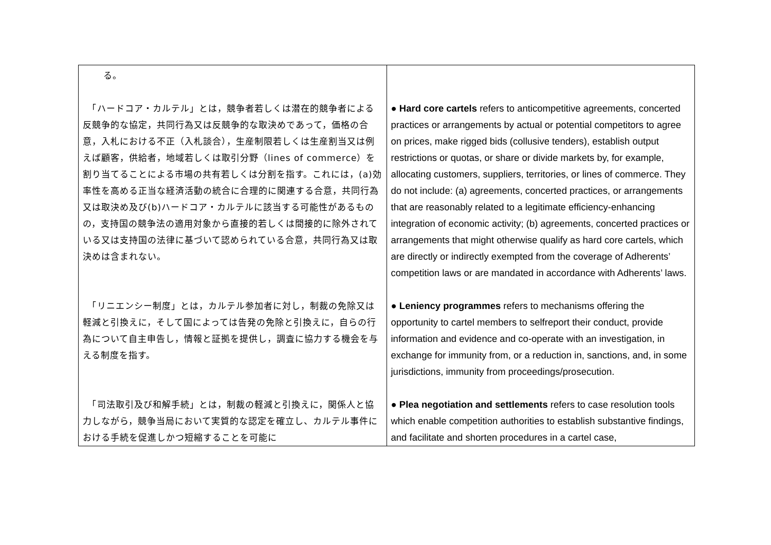| る。 | |
| 「ハードコア・カルテル」とは，競争者若しくは潜在的競争者による反競争的な協定，共同行為又は反競争的な取決めであって，価格の合意，入札における不正（入札談合），生産制限若しくは生産割当又は例えば顧客，供給者，地域若しくは取引分野（lines of commerce）を割り当てることによる市場の共有若しくは分割を指す。これには，(a)効率性を高める正当な経済活動の統合に合理的に関連する合意，共同行為又は取決め及び(b)ハードコア・カルテルに該当する可能性があるものの，支持国の競争法の適用対象から直接的若しくは間接的に除外されている又は支持国の法律に基づいて認められている合意，共同行為又は取決めは含まれない。 | ● Hard core cartels refers to anticompetitive agreements, concerted practices or arrangements by actual or potential competitors to agree on prices, make rigged bids (collusive tenders), establish output restrictions or quotas, or share or divide markets by, for example, allocating customers, suppliers, territories, or lines of commerce. They do not include: (a) agreements, concerted practices, or arrangements that are reasonably related to a legitimate efficiency-enhancing integration of economic activity; (b) agreements, concerted practices or arrangements that might otherwise qualify as hard core cartels, which are directly or indirectly exempted from the coverage of Adherents’ competition laws or are mandated in accordance with Adherents’ laws. |
| 「リニエンシー制度」とは，カルテル参加者に対し，制裁の免除又は軽減と引換えに，そして国によっては告発の免除と引換えに，自らの行為について自主申告し，情報と証拠を提供し，調査に協力する機会を与える制度を指す。 | ● Leniency programmes refers to mechanisms offering the opportunity to cartel members to selfreport their conduct, provide information and evidence and co-operate with an investigation, in exchange for immunity from, or a reduction in, sanctions, and, in some jurisdictions, immunity from proceedings/prosecution. |
| 「司法取引及び和解手続」とは，制裁の軽減と引換えに，関係人と協力しながら，競争当局において実質的な認定を確立し、カルテル事件における手続を促進しかつ短縮することを可能に | ● Plea negotiation and settlements refers to case resolution tools which enable competition authorities to establish substantive findings, and facilitate and shorten procedures in a cartel case, |